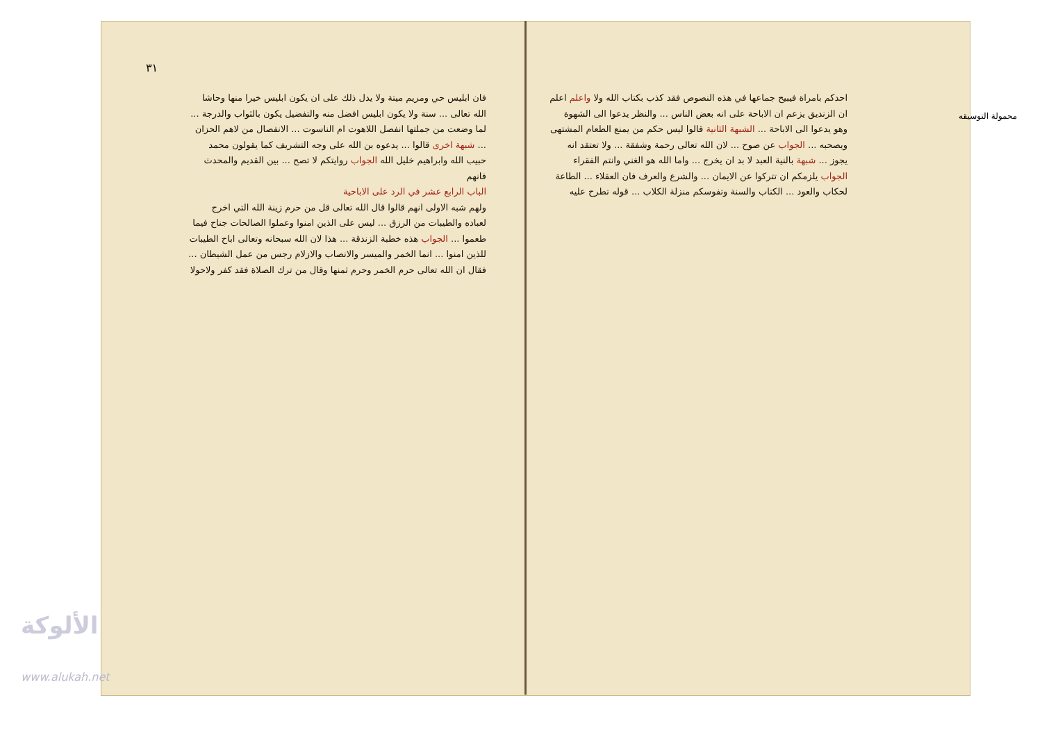٣١
محمولة التوسيقه
فان ابليس حي ومريم ميتة ولا يدل ذلك على ان يكون ابليس خيرا منها وحاشا الله تعالى ... سنة ولا يكون ابليس افضل منه والتفضيل يكون بالثواب والدرجة ... لما وضعت من جملتها انفصل اللاهوت ام الناسوت ... الانفصال من لاهم الحزان ... شبهة اخرى قالوا ... يدعوه بن الله على وجه التشريف كما يقولون محمد حبيب الله وابراهيم خليل الله الجواب روايتكم لا تصح ... بين القديم والمحدث فانهم
الباب الرابع عشر في الرد على الاباحية
ولهم شبه الاولى انهم قالوا قال الله تعالى قل من حرم زينة الله التي اخرج لعباده والطيبات من الرزق ... ليس على الذين امنوا وعملوا الصالحات جناح فيما طعموا ... الجواب هذه خطبة الزندقة ... هذا لان الله سبحانه وتعالى اباح الطيبات للذين امنوا ... انما الخمر والميسر والانصاب والازلام رجس من عمل الشيطان ... فقال ان الله تعالى حرم الخمر وحرم ثمنها وقال من ترك الصلاة فقد كفر ولاحولا
احدكم بامراة فيبيح جماعها في هذه النصوص فقد كذب بكتاب الله ولا واعلم اعلم ان الزنديق يزعم ان الاباحة على انه بعض الناس ... والنظر يدعوا الى الشهوة وهو يدعوا الى الاباحة ... الشبهة الثانية قالوا ليس حكم من يمنع الطعام المشتهى ويصحبه ... الجواب عن صوح ... لان الله تعالى رحمة وشفقة ... ولا تعتقد انه يجوز ... شبهة بالنية العبد لا بد ان يخرج ... واما الله هو الغني وانتم الفقراء الجواب يلزمكم ان تتركوا عن الايمان ... والشرع والعرف فان العقلاء ... الطاعة لحكاب والعود ... الكتاب والسنة وتفوسكم منزلة الكلاب ... قوله تطرح عليه
الألوكة
www.alukah.net